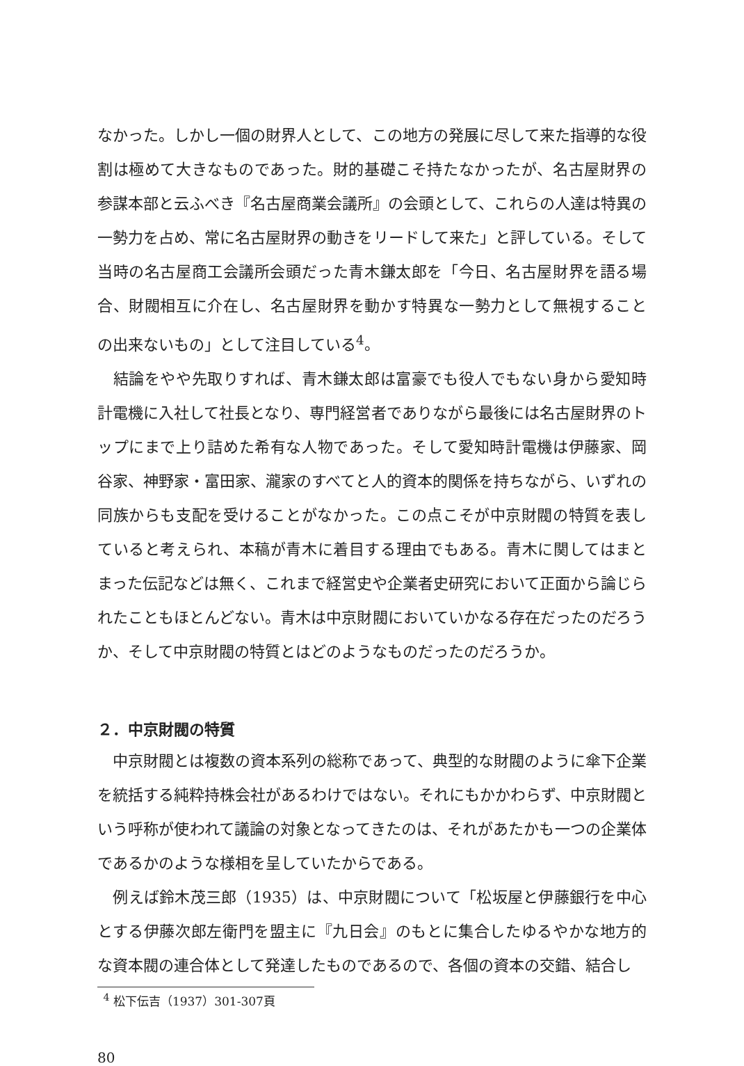なかった。しかし一個の財界人として、この地方の発展に尽して来た指導的な役割は極めて大きなものであった。財的基礎こそ持たなかったが、名古屋財界の参謀本部と云ふべき『名古屋商業会議所』の会頭として、これらの人達は特異の一勢力を占め、常に名古屋財界の動きをリードして来た」と評している。そして当時の名古屋商工会議所会頭だった青木鎌太郎を「今日、名古屋財界を語る場合、財閥相互に介在し、名古屋財界を動かす特異な一勢力として無視することの出来ないもの」として注目している<sup>4</sup>。
 結論をやや先取りすれば、青木鎌太郎は富豪でも役人でもない身から愛知時計電機に入社して社長となり、専門経営者でありながら最後には名古屋財界のトップにまで上り詰めた希有な人物であった。そして愛知時計電機は伊藤家、岡谷家、神野家・富田家、瀧家のすべてと人的資本的関係を持ちながら、いずれの同族からも支配を受けることがなかった。この点こそが中京財閥の特質を表していると考えられ、本稿が青木に着目する理由でもある。青木に関してはまとまった伝記などは無く、これまで経営史や企業者史研究において正面から論じられたこともほとんどない。青木は中京財閥においていかなる存在だったのだろうか、そして中京財閥の特質とはどのようなものだったのだろうか。
２．中京財閥の特質
 中京財閥とは複数の資本系列の総称であって、典型的な財閥のように傘下企業を統括する純粋持株会社があるわけではない。それにもかかわらず、中京財閥という呼称が使われて議論の対象となってきたのは、それがあたかも一つの企業体であるかのような様相を呈していたからである。
 例えば鈴木茂三郎（1935）は、中京財閥について「松坂屋と伊藤銀行を中心とする伊藤次郎左衛門を盟主に『九日会』のもとに集合したゆるやかな地方的な資本閥の連合体として発達したものであるので、各個の資本の交錯、結合し
 <sup>4</sup> 松下伝吉（1937）301-307頁
80